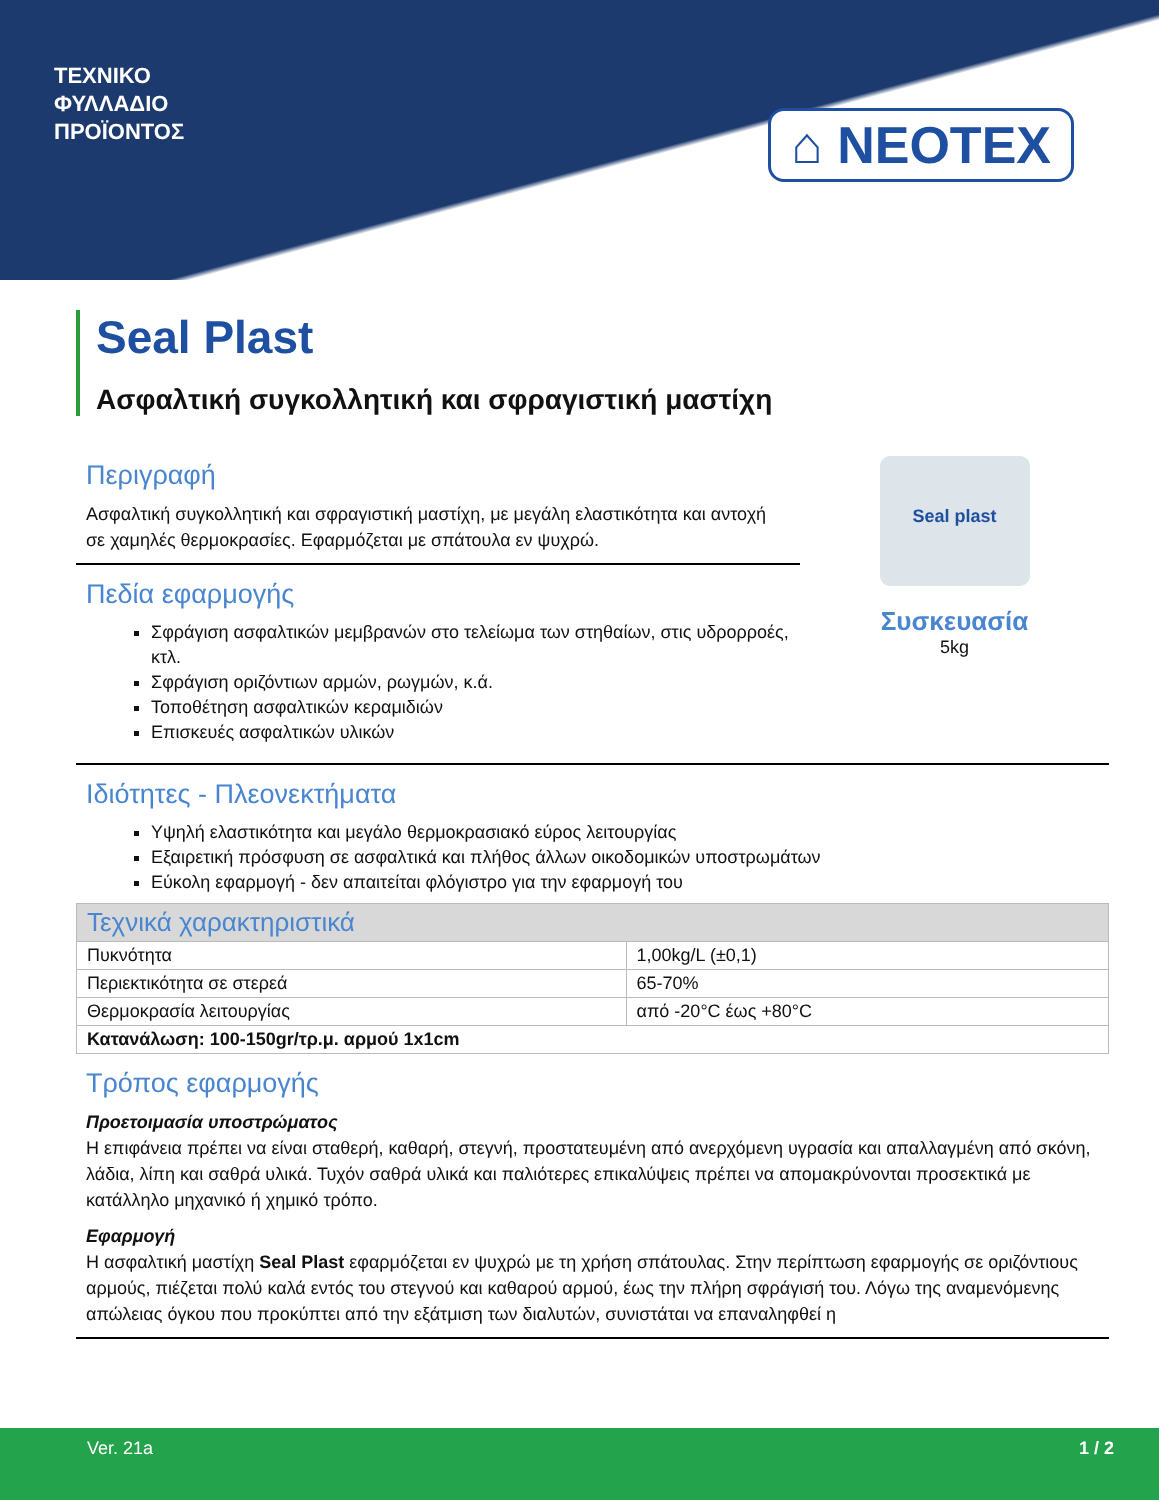ΤΕΧΝΙΚΟ
ΦΥΛΛΑΔΙΟ
ΠΡΟΪΟΝΤΟΣ
⌂ NEOTEX
Seal Plast
Ασφαλτική συγκολλητική και σφραγιστική μαστίχη
Περιγραφή
Ασφαλτική συγκολλητική και σφραγιστική μαστίχη, με μεγάλη ελαστικότητα και αντοχή σε χαμηλές θερμοκρασίες. Εφαρμόζεται με σπάτουλα εν ψυχρώ.
Πεδία εφαρμογής
Σφράγιση ασφαλτικών μεμβρανών στο τελείωμα των στηθαίων, στις υδρορροές, κτλ.
Σφράγιση οριζόντιων αρμών, ρωγμών, κ.ά.
Τοποθέτηση ασφαλτικών κεραμιδιών
Επισκευές ασφαλτικών υλικών
Seal plast
Συσκευασία
5kg
Ιδιότητες - Πλεονεκτήματα
Υψηλή ελαστικότητα και μεγάλο θερμοκρασιακό εύρος λειτουργίας
Εξαιρετική πρόσφυση σε ασφαλτικά και πλήθος άλλων οικοδομικών υποστρωμάτων
Εύκολη εφαρμογή - δεν απαιτείται φλόγιστρο για την εφαρμογή του
| Τεχνικά χαρακτηριστικά | |
| --- | --- |
| Πυκνότητα | 1,00kg/L (±0,1) |
| Περιεκτικότητα σε στερεά | 65-70% |
| Θερμοκρασία λειτουργίας | από -20°C έως +80°C |
| Κατανάλωση: 100-150gr/τρ.μ. αρμού 1x1cm | |
Τρόπος εφαρμογής
Προετοιμασία υποστρώματος
Η επιφάνεια πρέπει να είναι σταθερή, καθαρή, στεγνή, προστατευμένη από ανερχόμενη υγρασία και απαλλαγμένη από σκόνη, λάδια, λίπη και σαθρά υλικά. Τυχόν σαθρά υλικά και παλιότερες επικαλύψεις πρέπει να απομακρύνονται προσεκτικά με κατάλληλο μηχανικό ή χημικό τρόπο.
Εφαρμογή
Η ασφαλτική μαστίχη Seal Plast εφαρμόζεται εν ψυχρώ με τη χρήση σπάτουλας. Στην περίπτωση εφαρμογής σε οριζόντιους αρμούς, πιέζεται πολύ καλά εντός του στεγνού και καθαρού αρμού, έως την πλήρη σφράγισή του. Λόγω της αναμενόμενης απώλειας όγκου που προκύπτει από την εξάτμιση των διαλυτών, συνιστάται να επαναληφθεί η
Ver. 21a 1 / 2